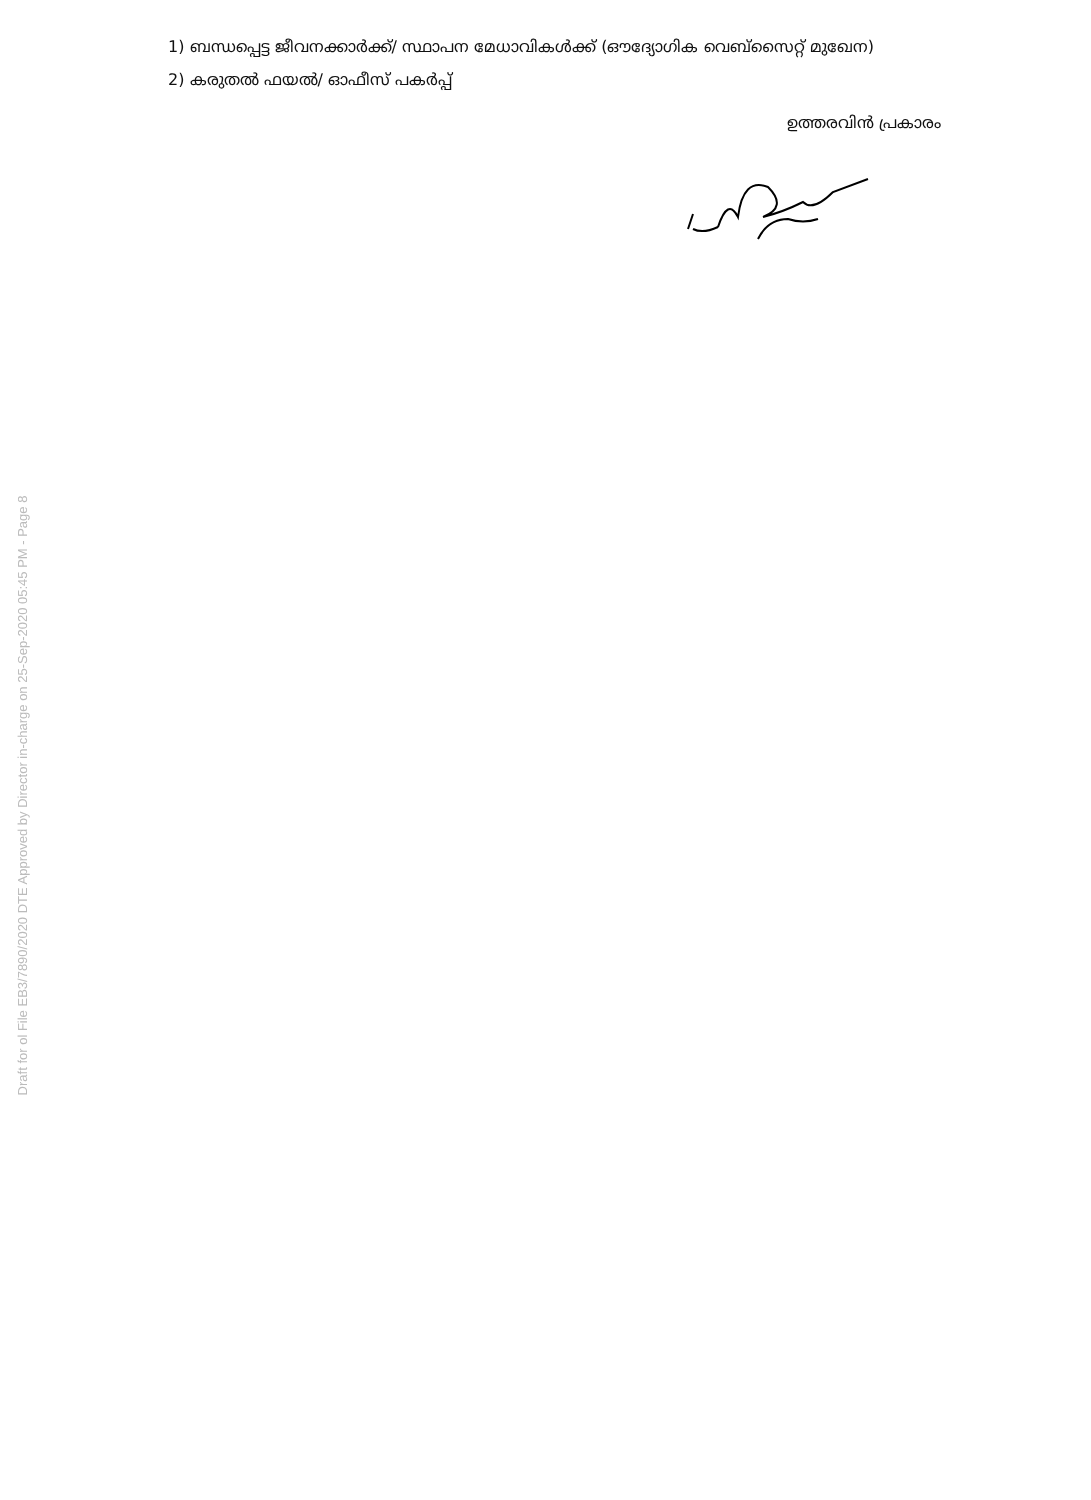1) ബന്ധപ്പെട്ട ജീവനക്കാർക്ക്/ സ്ഥാപന മേധാവികൾക്ക് (ഔദ്യോഗിക വെബ്സൈറ്റ് മുഖേന)
2) കരുതൽ ഫയൽ/ ഓഫീസ് പകർപ്പ്
ഉത്തരവിൻ പ്രകാരം
Draft for ol File EB3/7890/2020 DTE Approved by Director in-charge on 25-Sep-2020 05:45 PM - Page 8